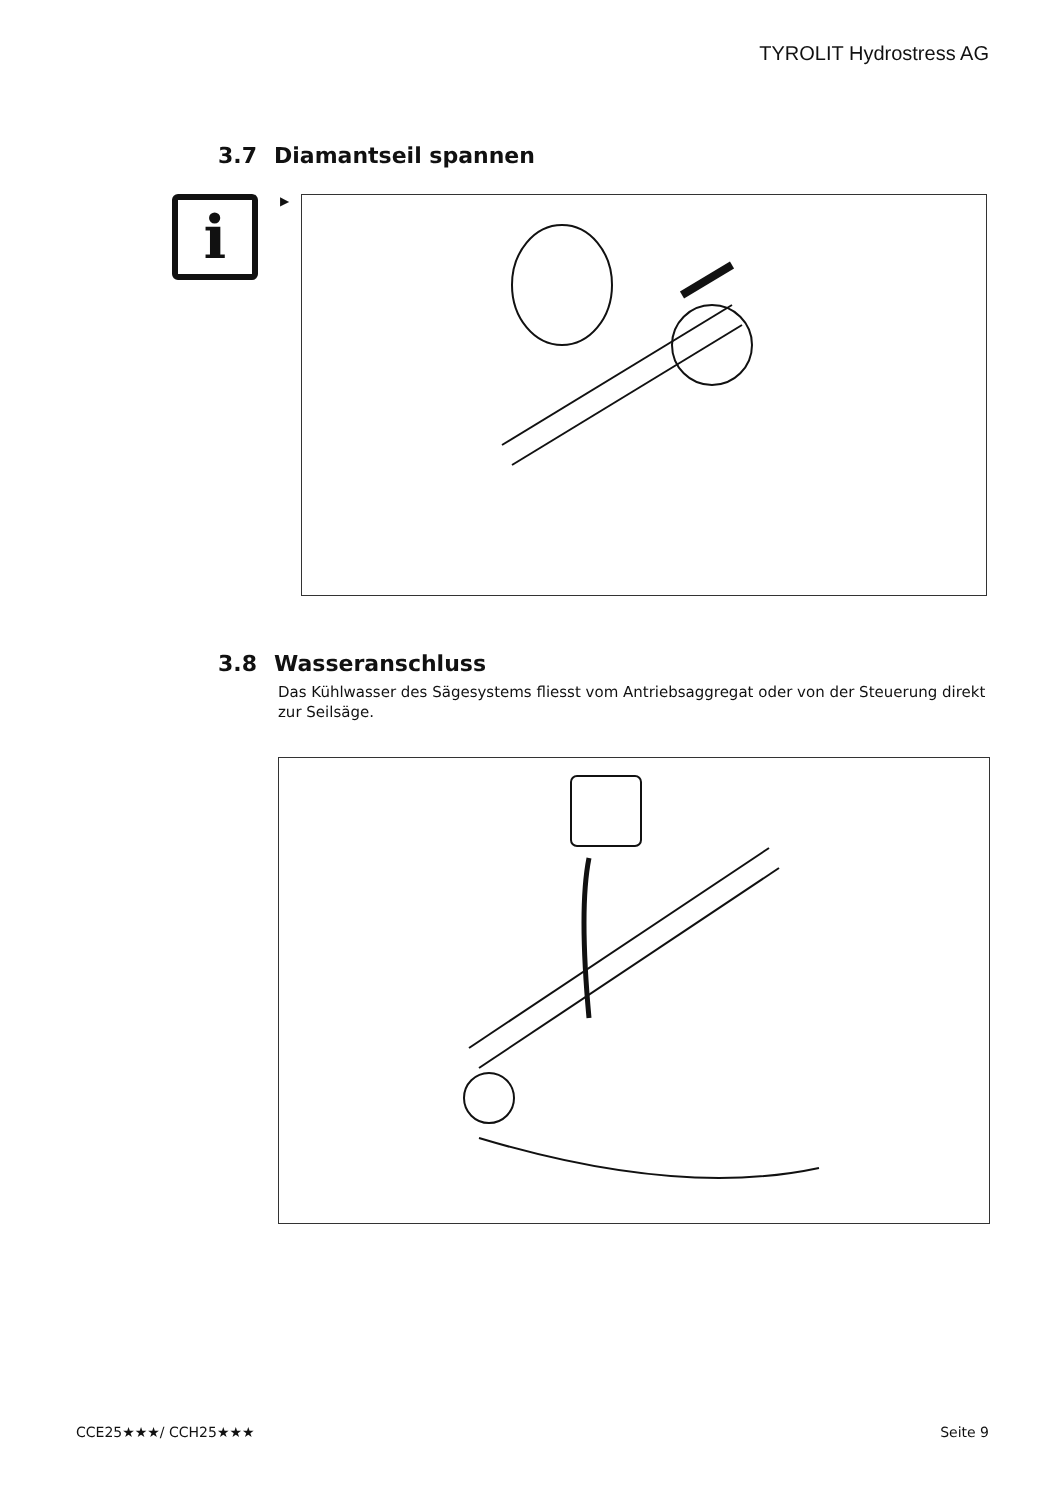TYROLIT Hydrostress AG
3.7 Diamantseil spannen
i
▶
3.8 Wasseranschluss
Das Kühlwasser des Sägesystems fliesst vom Antriebsaggregat oder von der Steuerung direkt zur Seilsäge.
CCE25★★★/ CCH25★★★ Seite 9